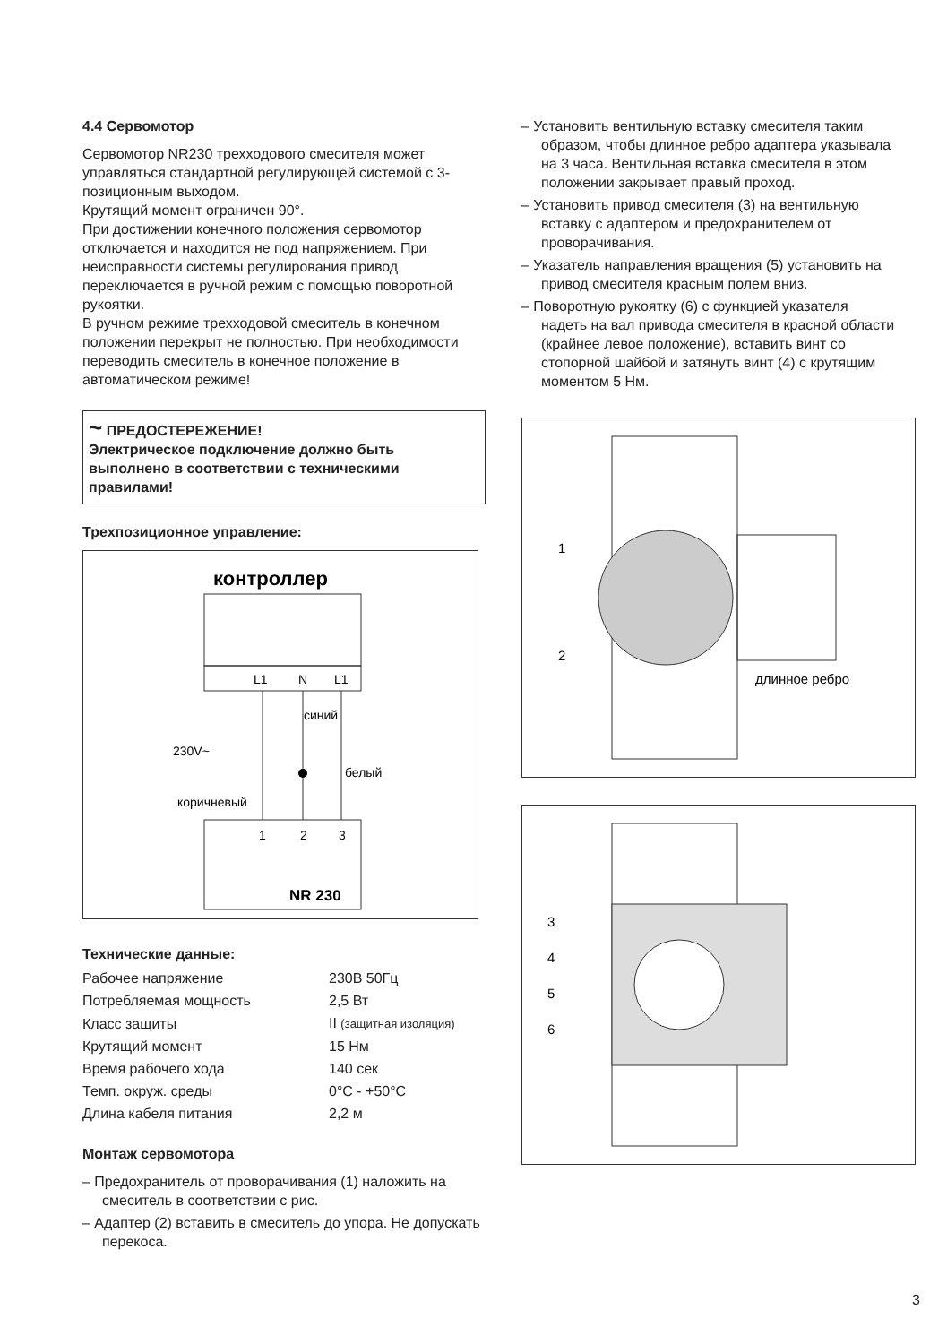4.4 Сервомотор
Сервомотор NR230 трехходового смесителя может управляться стандартной регулирующей системой с 3-позиционным выходом.
Крутящий момент ограничен 90°.
При достижении конечного положения сервомотор отключается и находится не под напряжением. При неисправности системы регулирования привод переключается в ручной режим с помощью поворотной рукоятки.
В ручном режиме трехходовой смеситель в конечном положении перекрыт не полностью. При необходимости переводить смеситель в конечное положение в автоматическом режиме!
~ ПРЕДОСТЕРЕЖЕНИЕ!
Электрическое подключение должно быть выполнено в соответствии с техническими правилами!
Трехпозиционное управление:
контроллер
L1
N
L1
230V~
синий
белый
коричневый
1
2
3
NR 230
Технические данные:
| Рабочее напряжение | 230В 50Гц |
| Потребляемая мощность | 2,5 Вт |
| Класс защиты | II (защитная изоляция) |
| Крутящий момент | 15 Нм |
| Время рабочего хода | 140 сек |
| Темп. окруж. среды | 0°C - +50°C |
| Длина кабеля питания | 2,2 м |
Монтаж сервомотора
– Предохранитель от проворачивания (1) наложить на смеситель в соответствии с рис.
– Адаптер (2) вставить в смеситель до упора. Не допускать перекоса.
– Установить вентильную вставку смесителя таким образом, чтобы длинное ребро адаптера указывала на 3 часа. Вентильная вставка смесителя в этом положении закрывает правый проход.
– Установить привод смесителя (3) на вентильную вставку с адаптером и предохранителем от проворачивания.
– Указатель направления вращения (5) установить на привод смесителя красным полем вниз.
– Поворотную рукоятку (6) с функцией указателя надеть на вал привода смесителя в красной области (крайнее левое положение), вставить винт со стопорной шайбой и затянуть винт (4) с крутящим моментом 5 Нм.
1
2
длинное ребро
3
4
5
6
3